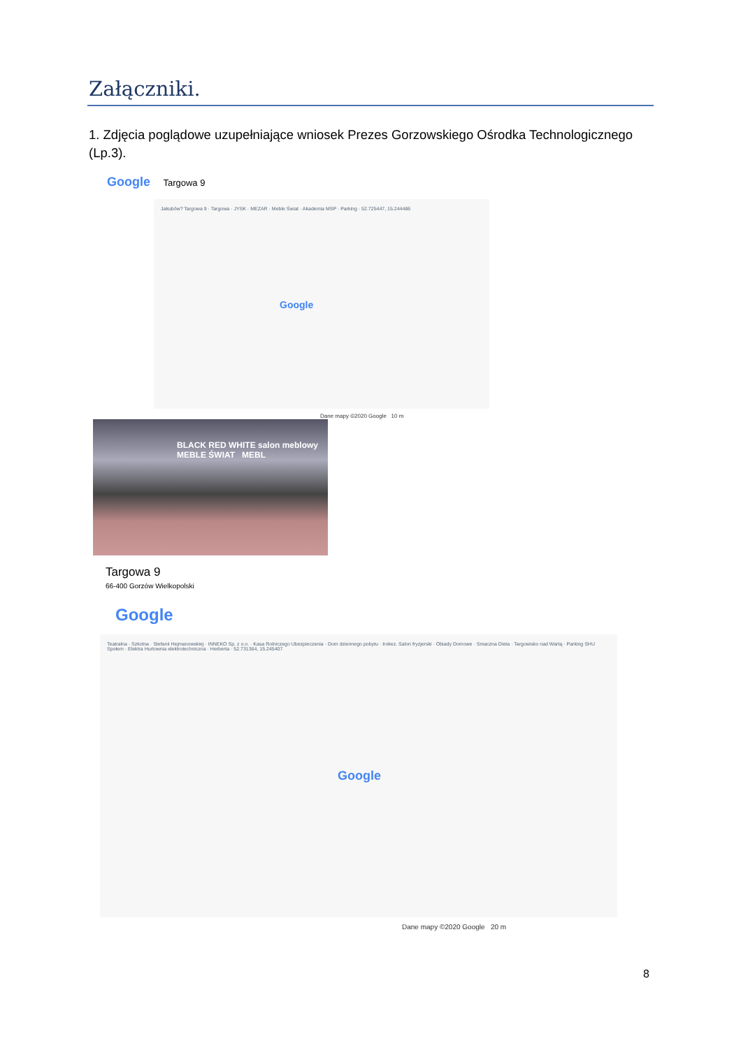Załączniki.
1. Zdjęcia poglądowe uzupełniające wniosek Prezes Gorzowskiego Ośrodka Technologicznego (Lp.3).
Google Targowa 9
Jakubów? Targowa 9 · Targowa · JYSK · MEZAR · Meble Świat · Akademia MSP · Parking · 52.725447, 15.244486
Google
Dane mapy ©2020 Google 10 m
BLACK RED WHITE salon meblowy MEBLE ŚWIAT MEBL
Targowa 9
66-400 Gorzów Wielkopolski
Google
Teatralna · Szkolna · Stefanii Hejmanowskiej · INNEKO Sp. z o.o. · Kasa Rolniczego Ubezpieczenia · Dom dziennego pobytu · Irokez. Salon fryzjerski · Obiady Domowe · Smaczna Dieta · Targowisko nad Wartą · Parking SHU Społem · Elektra Hurtownia elektrotechniczna · Herberta · 52.731364, 15.245407
Google
Dane mapy ©2020 Google 20 m
8